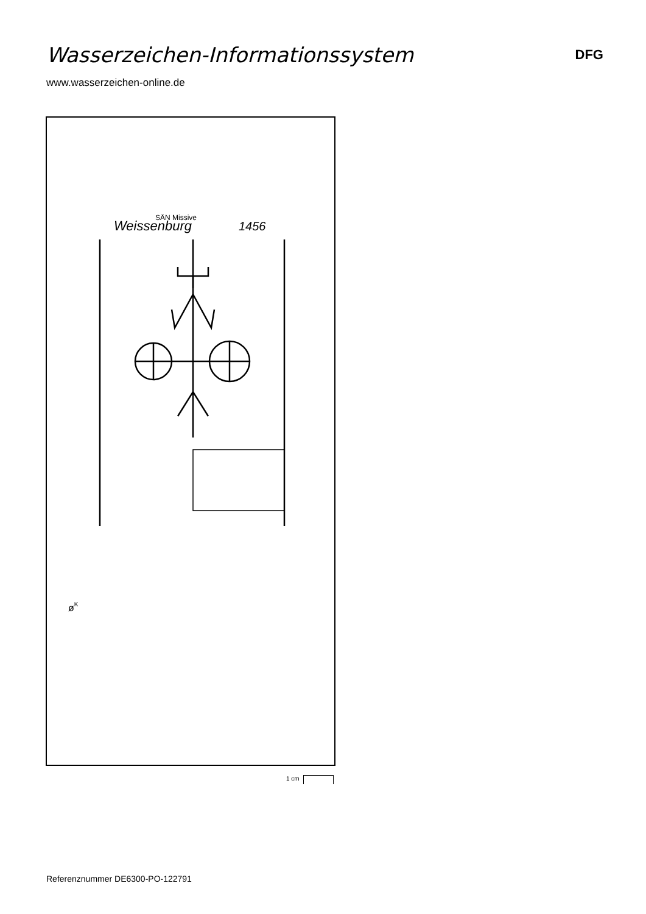Wasserzeichen-Informationssystem
DFG
www.wasserzeichen-online.de
Weissenburg
SÄN Missive
1456
øK
1 cm
Referenznummer DE6300-PO-122791